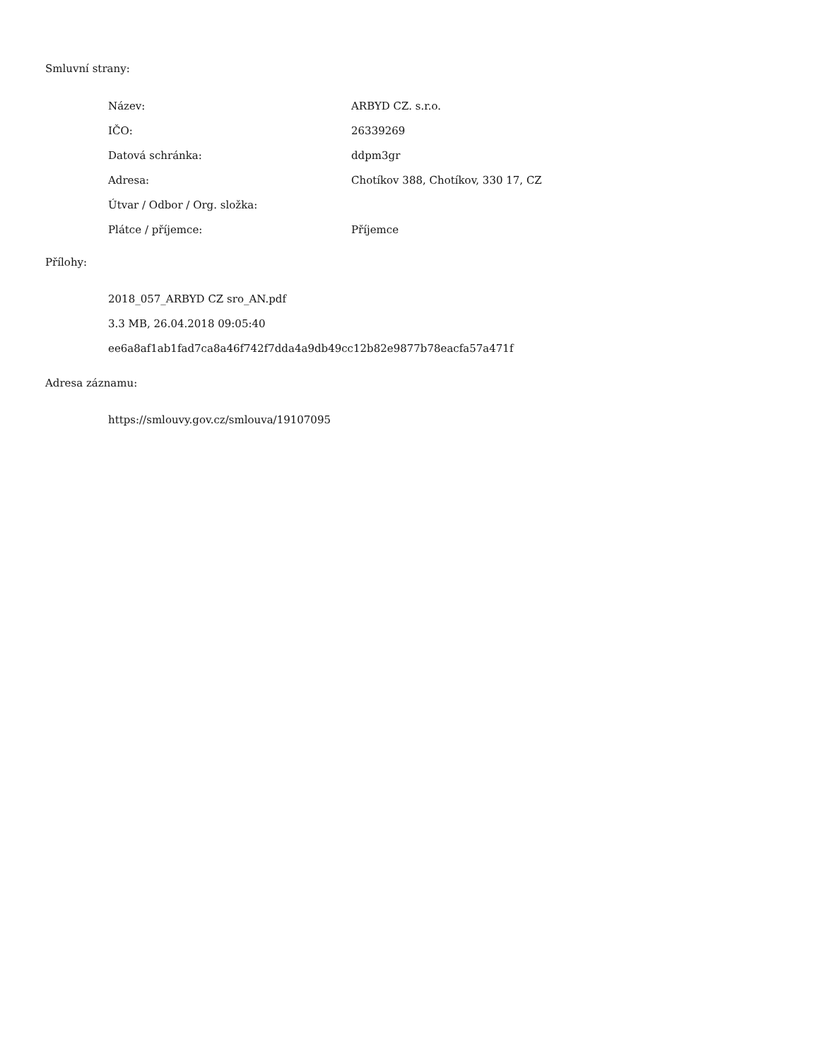Smluvní strany:
| Název: | ARBYD CZ. s.r.o. |
| IČO: | 26339269 |
| Datová schránka: | ddpm3gr |
| Adresa: | Chotíkov 388, Chotíkov, 330 17, CZ |
| Útvar / Odbor / Org. složka: | |
| Plátce / příjemce: | Příjemce |
Přílohy:
2018_057_ARBYD CZ sro_AN.pdf
3.3 MB, 26.04.2018 09:05:40
ee6a8af1ab1fad7ca8a46f742f7dda4a9db49cc12b82e9877b78eacfa57a471f
Adresa záznamu:
https://smlouvy.gov.cz/smlouva/19107095